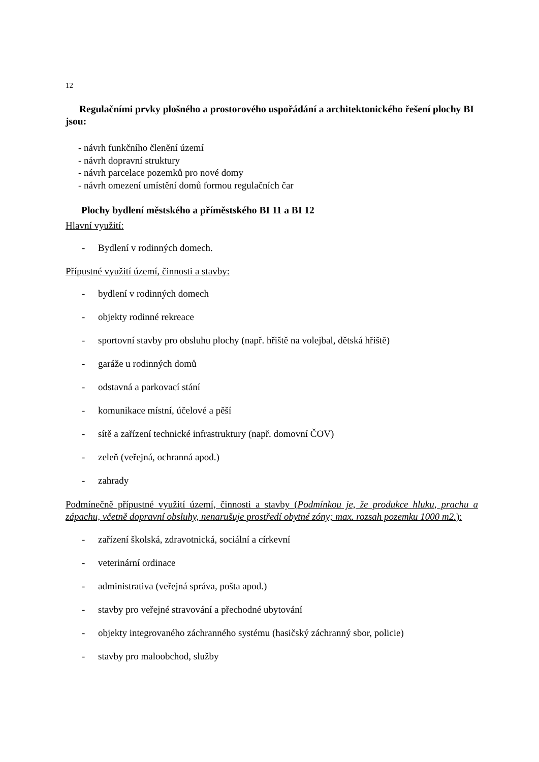12
Regulačními prvky plošného a prostorového uspořádání a architektonického řešení plochy BI jsou:
- návrh funkčního členění území
- návrh dopravní struktury
- návrh parcelace pozemků pro nové domy
- návrh omezení umístění domů formou regulačních čar
Plochy bydlení městského a příměstského BI 11 a BI 12
Hlavní využití:
- Bydlení v rodinných domech.
Přípustné využití území, činnosti a stavby:
- bydlení v rodinných domech
- objekty rodinné rekreace
- sportovní stavby pro obsluhu plochy (např. hřiště na volejbal, dětská hřiště)
- garáže u rodinných domů
- odstavná a parkovací stání
- komunikace místní, účelové a pěší
- sítě a zařízení technické infrastruktury (např. domovní ČOV)
- zeleň (veřejná, ochranná apod.)
- zahrady
Podmínečně přípustné využití území, činnosti a stavby (Podmínkou je, že produkce hluku, prachu a zápachu, včetně dopravní obsluhy, nenarušuje prostředí obytné zóny; max. rozsah pozemku 1000 m2.):
- zařízení školská, zdravotnická, sociální a církevní
- veterinární ordinace
- administrativa (veřejná správa, pošta apod.)
- stavby pro veřejné stravování a přechodné ubytování
- objekty integrovaného záchranného systému (hasičský záchranný sbor, policie)
- stavby pro maloobchod, služby